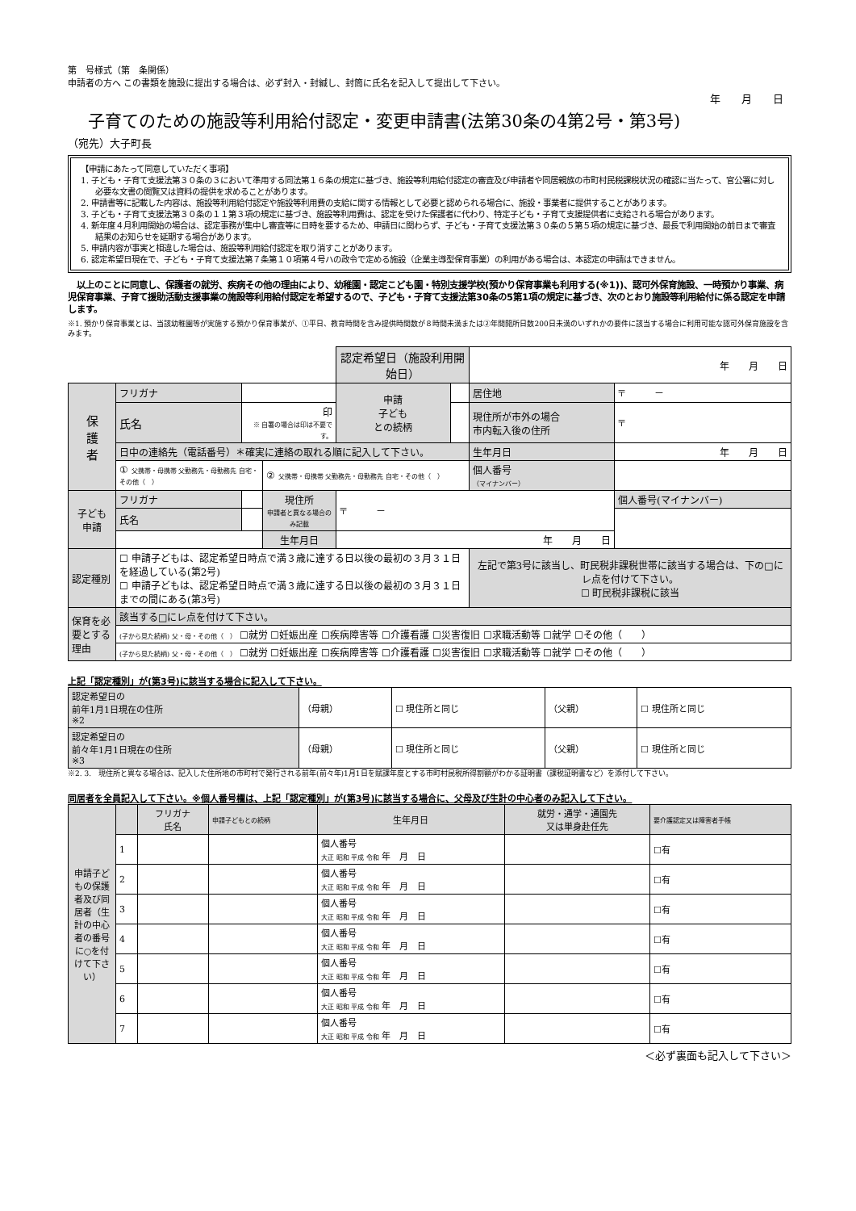第　号様式（第　条関係）
申請者の方へ この書類を施設に提出する場合は、必ず封入・封緘し、封筒に氏名を記入して提出して下さい。
年　　月　　日
子育てのための施設等利用給付認定・変更申請書(法第30条の4第2号・第3号)
（宛先）大子町長
【申請にあたって同意していただく事項】
1. 子ども・子育て支援法第３０条の３において準用する同法第１６条の規定に基づき、施設等利用給付認定の審査及び申請者や同居親族の市町村民税課税状況の確認に当たって、官公署に対し必要な文書の閲覧又は資料の提供を求めることがあります。
2. 申請書等に記載した内容は、施設等利用給付認定や施設等利用費の支給に関する情報として必要と認められる場合に、施設・事業者に提供することがあります。
3. 子ども・子育て支援法第３０条の１１第３項の規定に基づき、施設等利用費は、認定を受けた保護者に代わり、特定子ども・子育て支援提供者に支給される場合があります。
4. 新年度４月利用開始の場合は、認定事務が集中し審査等に日時を要するため、申請日に関わらず、子ども・子育て支援法第３０条の５第５項の規定に基づき、最長で利用開始の前日まで審査結果のお知らせを延期する場合があります。
5. 申請内容が事実と相違した場合は、施設等利用給付認定を取り消すことがあります。
6. 認定希望日現在で、子ども・子育て支援法第７条第１０項第４号ハの政令で定める施設（企業主導型保育事業）の利用がある場合は、本認定の申請はできません。
　以上のことに同意し、保護者の就労、疾病その他の理由により、幼稚園・認定こども園・特別支援学校(預かり保育事業も利用する(※1))、認可外保育施設、一時預かり事業、病児保育事業、子育て援助活動支援事業の施設等利用給付認定を希望するので、子ども・子育て支援法第30条の5第1項の規定に基づき、次のとおり施設等利用給付に係る認定を申請します。
※1. 預かり保育事業とは、当該幼稚園等が実施する預かり保育事業が、①平日、教育時間を含み提供時間数が８時間未満または②年間開所日数200日未満のいずれかの要件に該当する場合に利用可能な認可外保育施設を含みます。
| | | | | 認定希望日（施設利用開始日） | | 年 月 日 | |
| 保 護 者 | フリガナ | | | 申請 子ども との続柄 | | 居住地 | 〒 － |
| | 氏名 | 印 ※ 自署の場合は印は不要です。 | | | | 現住所が市外の場合 市内転入後の住所 | 〒 |
| | 日中の連絡先（電話番号）＊確実に連絡の取れる順に記入して下さい。 | | | | | 生年月日 | 年 月 日 |
| | ① 父携帯・母携帯 父勤務先・母勤務先 自宅・その他（ ） | | ② 父携帯・母携帯 父勤務先・母勤務先 自宅・その他（ ） | | | 個人番号 （マイナンバー） | |
| 子ども 申請 | フリガナ | | 現住所 申請者と異なる場合のみ記載 | 〒 － | | | 個人番号(マイナンバー) |
| | 氏名 | | | | | | |
| | | | 生年月日 | 年 月 日 | | | |
| 認定種別 | ☐ 申請子どもは、認定希望日時点で満３歳に達する日以後の最初の３月３１日を経過している(第2号) ☐ 申請子どもは、認定希望日時点で満３歳に達する日以後の最初の３月３１日までの間にある(第3号) | | | | | 左記で第3号に該当し、町民税非課税世帯に該当する場合は、下の□にレ点を付けて下さい。 ☐ 町民税非課税に該当 | |
| 保育を必要とする理由 | 該当する□にレ点を付けて下さい。 | | | | | | |
| | (子から見た続柄) 父・母・その他（ ） ☐就労 ☐妊娠出産 ☐疾病障害等 ☐介護看護 ☐災害復旧 ☐求職活動等 ☐就学 ☐その他（ ） | | | | | | |
| | (子から見た続柄) 父・母・その他（ ） ☐就労 ☐妊娠出産 ☐疾病障害等 ☐介護看護 ☐災害復旧 ☐求職活動等 ☐就学 ☐その他（ ） | | | | | | |
上記「認定種別」が(第3号)に該当する場合に記入して下さい。
| 認定希望日の 前年1月1日現在の住所 ※2 | （母親） | ☐ 現住所と同じ | （父親） | ☐ 現住所と同じ |
| 認定希望日の 前々年1月1日現在の住所 ※3 | （母親） | ☐ 現住所と同じ | （父親） | ☐ 現住所と同じ |
※2. 3.　現住所と異なる場合は、記入した住所地の市町村で発行される前年(前々年)1月1日を賦課年度とする市町村民税所得割額がわかる証明書（課税証明書など）を添付して下さい。
同居者を全員記入して下さい。※個人番号欄は、上記「認定種別」が(第3号)に該当する場合に、父母及び生計の中心者のみ記入して下さい。
| 申請子どもの保護者及び同居者（生計の中心者の番号に○を付けて下さい） | | フリガナ 氏名 | 申請子どもとの続柄 | 生年月日 | 就労・通学・通園先 又は単身赴任先 | 要介護認定又は障害者手帳 |
| | 1 | | | 個人番号 大正 昭和 平成 令和 年 月 日 | | ☐有 |
| | 2 | | | 個人番号 大正 昭和 平成 令和 年 月 日 | | ☐有 |
| | 3 | | | 個人番号 大正 昭和 平成 令和 年 月 日 | | ☐有 |
| | 4 | | | 個人番号 大正 昭和 平成 令和 年 月 日 | | ☐有 |
| | 5 | | | 個人番号 大正 昭和 平成 令和 年 月 日 | | ☐有 |
| | 6 | | | 個人番号 大正 昭和 平成 令和 年 月 日 | | ☐有 |
| | 7 | | | 個人番号 大正 昭和 平成 令和 年 月 日 | | ☐有 |
＜必ず裏面も記入して下さい＞